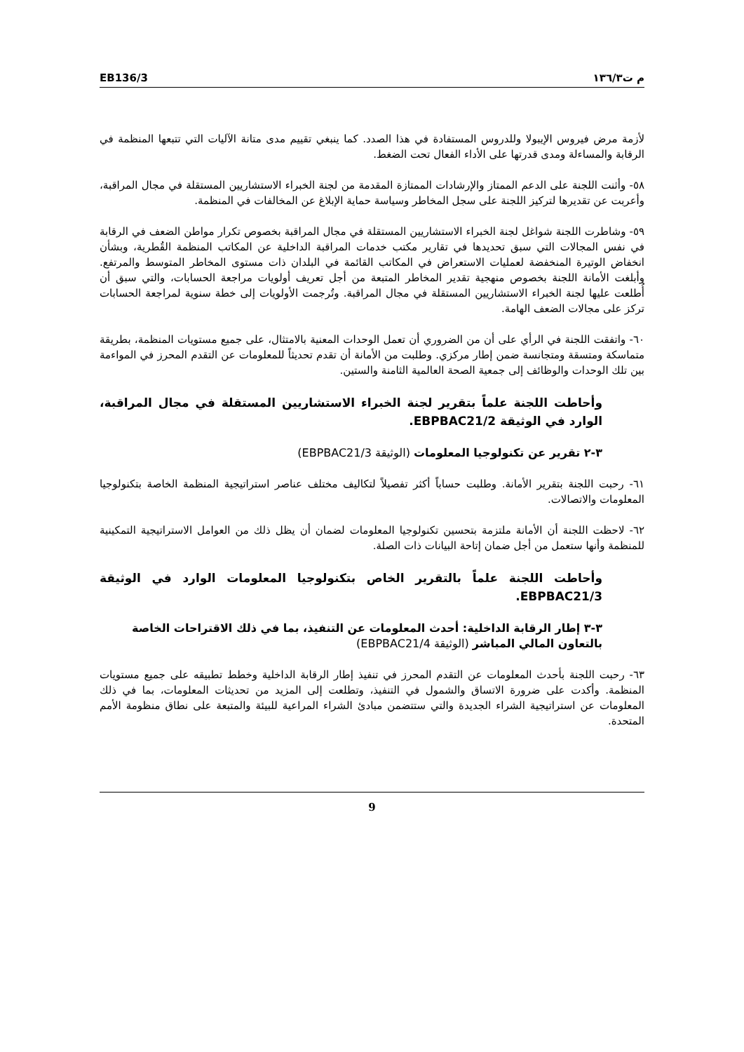م ت١٣٦/٣ EB136/3
لأزمة مرض فيروس الإيبولا وللدروس المستفادة في هذا الصدد. كما ينبغي تقييم مدى متانة الآليات التي تتبعها المنظمة في الرقابة والمساءلة ومدى قدرتها على الأداء الفعال تحت الضغط.
٥٨- وأثنت اللجنة على الدعم الممتاز والإرشادات الممتازة المقدمة من لجنة الخبراء الاستشاريين المستقلة في مجال المراقبة، وأعربت عن تقديرها لتركيز اللجنة على سجل المخاطر وسياسة حماية الإبلاغ عن المخالفات في المنظمة.
٥٩- وشاطرت اللجنة شواغل لجنة الخبراء الاستشاريين المستقلة في مجال المراقبة بخصوص تكرار مواطن الضعف في الرقابة في نفس المجالات التي سبق تحديدها في تقارير مكتب خدمات المراقبة الداخلية عن المكاتب المنظمة القُطرية، وبشأن انخفاض الوتيرة المنخفضة لعمليات الاستعراض في المكاتب القائمة في البلدان ذات مستوى المخاطر المتوسط والمرتفع. وأبلغت الأمانة اللجنة بخصوص منهجية تقدير المخاطر المتبعة من أجل تعريف أولويات مراجعة الحسابات، والتي سبق أن أُطلعت عليها لجنة الخبراء الاستشاريين المستقلة في مجال المراقبة. وتُرجمت الأولويات إلى خطة سنوية لمراجعة الحسابات تركز على مجالات الضعف الهامة.
٦٠- واتفقت اللجنة في الرأي على أن من الضروري أن تعمل الوحدات المعنية بالامتثال، على جميع مستويات المنظمة، بطريقة متماسكة ومتسقة ومتجانسة ضمن إطار مركزي. وطلبت من الأمانة أن تقدم تحديثاً للمعلومات عن التقدم المحرز في المواءمة بين تلك الوحدات والوظائف إلى جمعية الصحة العالمية الثامنة والستين.
وأحاطت اللجنة علماً بتقرير لجنة الخبراء الاستشاريين المستقلة في مجال المراقبة، الوارد في الوثيقة EBPBAC21/2.
٣-٢ تقرير عن تكنولوجيا المعلومات (الوثيقة EBPBAC21/3)
٦١- رحبت اللجنة بتقرير الأمانة. وطلبت حساباً أكثر تفصيلاً لتكاليف مختلف عناصر استراتيجية المنظمة الخاصة بتكنولوجيا المعلومات والاتصالات.
٦٢- لاحظت اللجنة أن الأمانة ملتزمة بتحسين تكنولوجيا المعلومات لضمان أن يظل ذلك من العوامل الاستراتيجية التمكينية للمنظمة وأنها ستعمل من أجل ضمان إتاحة البيانات ذات الصلة.
وأحاطت اللجنة علماً بالتقرير الخاص بتكنولوجيا المعلومات الوارد في الوثيقة EBPBAC21/3.
٣-٣ إطار الرقابة الداخلية: أحدث المعلومات عن التنفيذ، بما في ذلك الاقتراحات الخاصة بالتعاون المالي المباشر (الوثيقة EBPBAC21/4)
٦٣- رحبت اللجنة بأحدث المعلومات عن التقدم المحرز في تنفيذ إطار الرقابة الداخلية وخطط تطبيقه على جميع مستويات المنظمة. وأكدت على ضرورة الاتساق والشمول في التنفيذ، وتطلعت إلى المزيد من تحديثات المعلومات، بما في ذلك المعلومات عن استراتيجية الشراء الجديدة والتي ستتضمن مبادئ الشراء المراعية للبيئة والمتبعة على نطاق منظومة الأمم المتحدة.
9